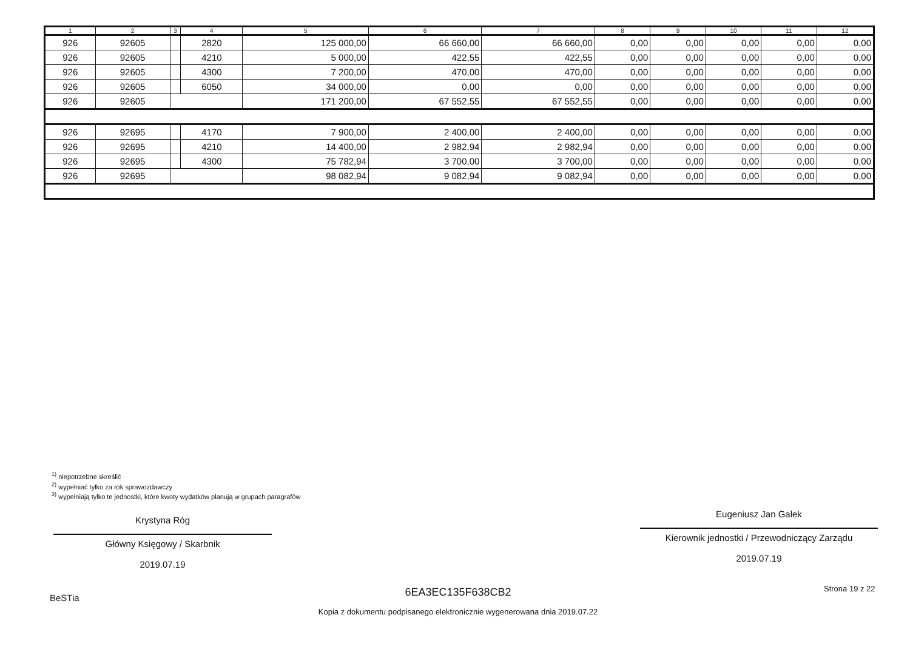| 1 | 2 | 3 | 4 | 5 | 6 | 7 | 8 | 9 | 10 | 11 | 12 |
| --- | --- | --- | --- | --- | --- | --- | --- | --- | --- | --- | --- |
| 926 | 92605 | | 2820 | 125 000,00 | 66 660,00 | 66 660,00 | 0,00 | 0,00 | 0,00 | 0,00 | 0,00 |
| 926 | 92605 | | 4210 | 5 000,00 | 422,55 | 422,55 | 0,00 | 0,00 | 0,00 | 0,00 | 0,00 |
| 926 | 92605 | | 4300 | 7 200,00 | 470,00 | 470,00 | 0,00 | 0,00 | 0,00 | 0,00 | 0,00 |
| 926 | 92605 | | 6050 | 34 000,00 | 0,00 | 0,00 | 0,00 | 0,00 | 0,00 | 0,00 | 0,00 |
| 926 | 92605 | | | 171 200,00 | 67 552,55 | 67 552,55 | 0,00 | 0,00 | 0,00 | 0,00 | 0,00 |
| 926 | 92695 | | 4170 | 7 900,00 | 2 400,00 | 2 400,00 | 0,00 | 0,00 | 0,00 | 0,00 | 0,00 |
| 926 | 92695 | | 4210 | 14 400,00 | 2 982,94 | 2 982,94 | 0,00 | 0,00 | 0,00 | 0,00 | 0,00 |
| 926 | 92695 | | 4300 | 75 782,94 | 3 700,00 | 3 700,00 | 0,00 | 0,00 | 0,00 | 0,00 | 0,00 |
| 926 | 92695 | | | 98 082,94 | 9 082,94 | 9 082,94 | 0,00 | 0,00 | 0,00 | 0,00 | 0,00 |
<sup>1)</sup> niepotrzebne skreślić
<sup>2)</sup> wypełniać tylko za rok sprawozdawczy
<sup>3)</sup> wypełniają tylko te jednostki, które kwoty wydatków planują w grupach paragrafów
Krystyna Róg
Główny Księgowy / Skarbnik
2019.07.19
Eugeniusz Jan Galek
Kierownik jednostki / Przewodniczący Zarządu
2019.07.19
BeSTia
6EA3EC135F638CB2
Kopia z dokumentu podpisanego elektronicznie wygenerowana dnia 2019.07.22
Strona 19 z 22